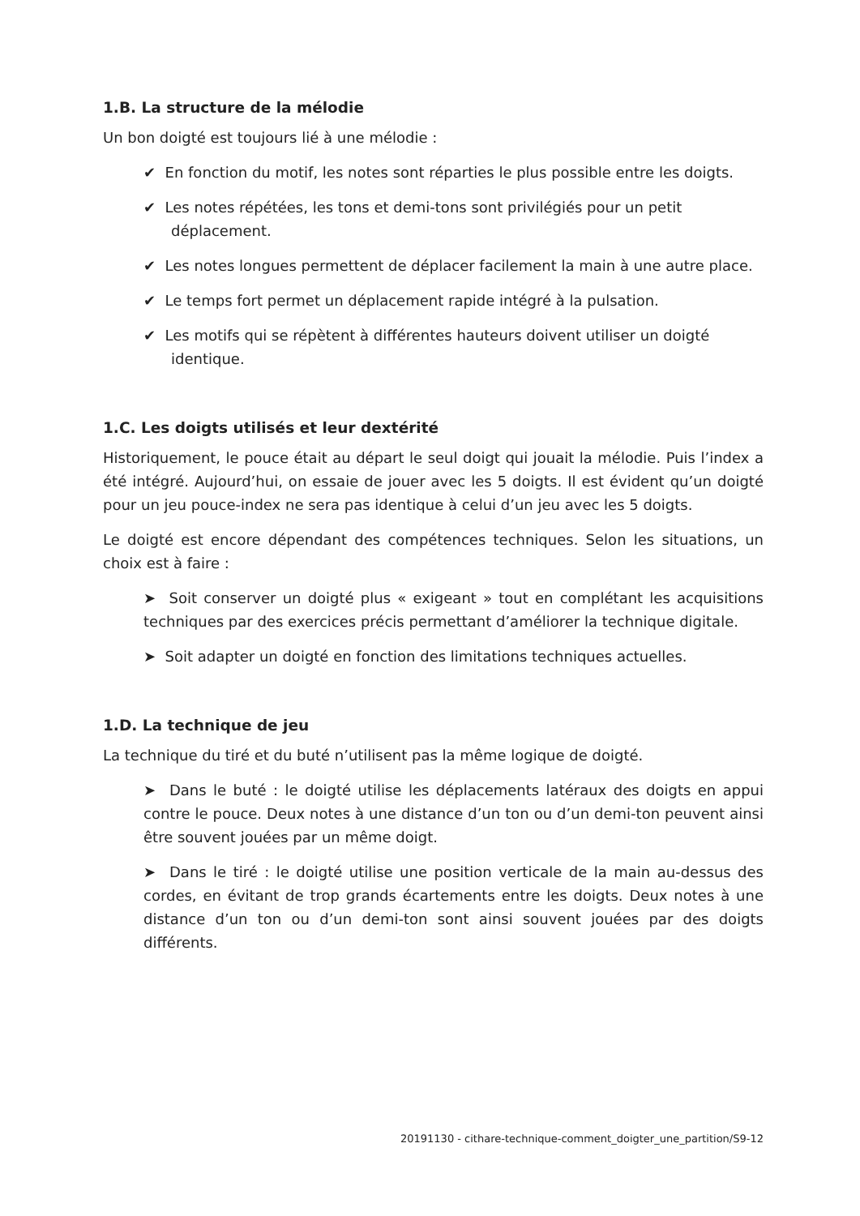1.B. La structure de la mélodie
Un bon doigté est toujours lié à une mélodie :
✔ En fonction du motif, les notes sont réparties le plus possible entre les doigts.
✔ Les notes répétées, les tons et demi-tons sont privilégiés pour un petit déplacement.
✔ Les notes longues permettent de déplacer facilement la main à une autre place.
✔ Le temps fort permet un déplacement rapide intégré à la pulsation.
✔ Les motifs qui se répètent à différentes hauteurs doivent utiliser un doigté identique.
1.C. Les doigts utilisés et leur dextérité
Historiquement, le pouce était au départ le seul doigt qui jouait la mélodie. Puis l’index a été intégré. Aujourd’hui, on essaie de jouer avec les 5 doigts. Il est évident qu’un doigté pour un jeu pouce-index ne sera pas identique à celui d’un jeu avec les 5 doigts.
Le doigté est encore dépendant des compétences techniques. Selon les situations, un choix est à faire :
➤ Soit conserver un doigté plus « exigeant » tout en complétant les acquisitions techniques par des exercices précis permettant d’améliorer la technique digitale.
➤ Soit adapter un doigté en fonction des limitations techniques actuelles.
1.D. La technique de jeu
La technique du tiré et du buté n’utilisent pas la même logique de doigté.
➤ Dans le buté : le doigté utilise les déplacements latéraux des doigts en appui contre le pouce. Deux notes à une distance d’un ton ou d’un demi-ton peuvent ainsi être souvent jouées par un même doigt.
➤ Dans le tiré : le doigté utilise une position verticale de la main au-dessus des cordes, en évitant de trop grands écartements entre les doigts. Deux notes à une distance d’un ton ou d’un demi-ton sont ainsi souvent jouées par des doigts différents.
20191130 - cithare-technique-comment_doigter_une_partition/S9-12